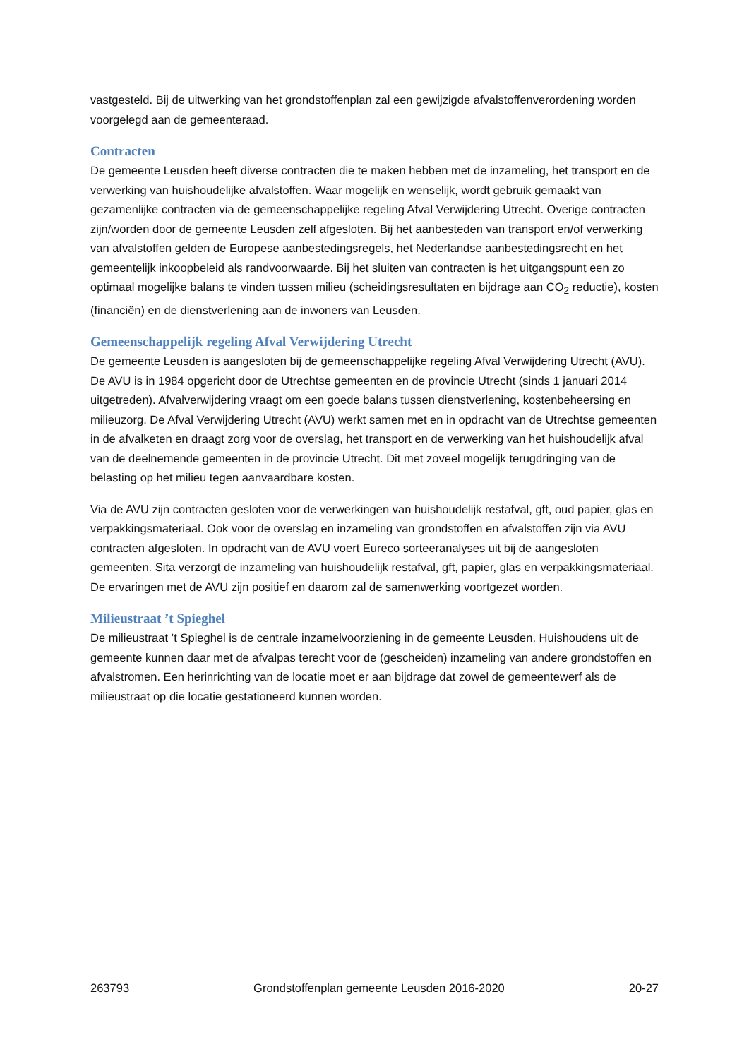vastgesteld. Bij de uitwerking van het grondstoffenplan zal een gewijzigde afvalstoffenverordening worden voorgelegd aan de gemeenteraad.
Contracten
De gemeente Leusden heeft diverse contracten die te maken hebben met de inzameling, het transport en de verwerking van huishoudelijke afvalstoffen. Waar mogelijk en wenselijk, wordt gebruik gemaakt van gezamenlijke contracten via de gemeenschappelijke regeling Afval Verwijdering Utrecht. Overige contracten zijn/worden door de gemeente Leusden zelf afgesloten. Bij het aanbesteden van transport en/of verwerking van afvalstoffen gelden de Europese aanbestedingsregels, het Nederlandse aanbestedingsrecht en het gemeentelijk inkoopbeleid als randvoorwaarde. Bij het sluiten van contracten is het uitgangspunt een zo optimaal mogelijke balans te vinden tussen milieu (scheidingsresultaten en bijdrage aan CO<sub>2</sub> reductie), kosten (financiën) en de dienstverlening aan de inwoners van Leusden.
Gemeenschappelijk regeling Afval Verwijdering Utrecht
De gemeente Leusden is aangesloten bij de gemeenschappelijke regeling Afval Verwijdering Utrecht (AVU). De AVU is in 1984 opgericht door de Utrechtse gemeenten en de provincie Utrecht (sinds 1 januari 2014 uitgetreden). Afvalverwijdering vraagt om een goede balans tussen dienstverlening, kostenbeheersing en milieuzorg. De Afval Verwijdering Utrecht (AVU) werkt samen met en in opdracht van de Utrechtse gemeenten in de afvalketen en draagt zorg voor de overslag, het transport en de verwerking van het huishoudelijk afval van de deelnemende gemeenten in de provincie Utrecht. Dit met zoveel mogelijk terugdringing van de belasting op het milieu tegen aanvaardbare kosten.
Via de AVU zijn contracten gesloten voor de verwerkingen van huishoudelijk restafval, gft, oud papier, glas en verpakkingsmateriaal. Ook voor de overslag en inzameling van grondstoffen en afvalstoffen zijn via AVU contracten afgesloten. In opdracht van de AVU voert Eureco sorteeranalyses uit bij de aangesloten gemeenten. Sita verzorgt de inzameling van huishoudelijk restafval, gft, papier, glas en verpakkingsmateriaal. De ervaringen met de AVU zijn positief en daarom zal de samenwerking voortgezet worden.
Milieustraat ’t Spieghel
De milieustraat ’t Spieghel is de centrale inzamelvoorziening in de gemeente Leusden. Huishoudens uit de gemeente kunnen daar met de afvalpas terecht voor de (gescheiden) inzameling van andere grondstoffen en afvalstromen. Een herinrichting van de locatie moet er aan bijdrage dat zowel de gemeentewerf als de milieustraat op die locatie gestationeerd kunnen worden.
263793 Grondstoffenplan gemeente Leusden 2016-2020 20-27